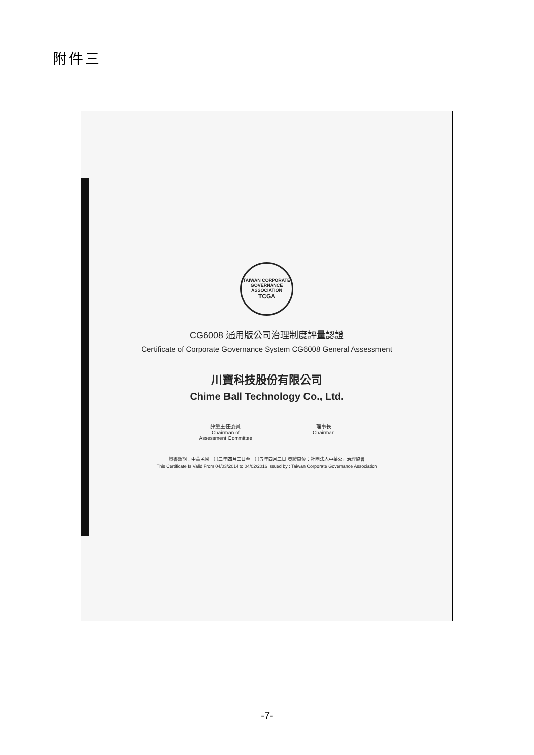附件三
TAIWAN CORPORATE GOVERNANCE ASSOCIATION
TCGA
CG6008 通用版公司治理制度評量認證
Certificate of Corporate Governance System CG6008 General Assessment
川寶科技股份有限公司
Chime Ball Technology Co., Ltd.
評量主任委員
Chairman of
Assessment Committee
理事長
Chairman
證書效期：中華民國一〇三年四月三日至一〇五年四月二日 發證單位：社團法人中華公司治理協會
This Certificate Is Valid From 04/03/2014 to 04/02/2016 Issued by : Taiwan Corporate Governance Association
-7-